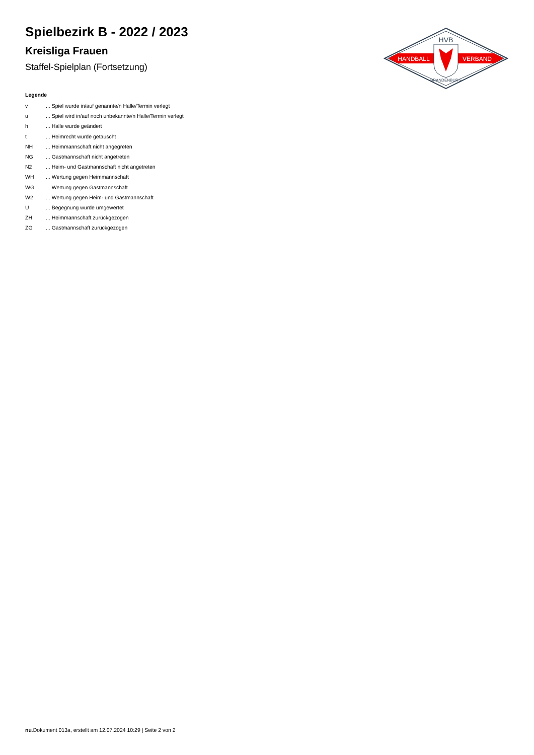Spielbezirk B - 2022 / 2023
Kreisliga Frauen
Staffel-Spielplan (Fortsetzung)
HANDBALL
VERBAND
HVB
BRANDENBURG
Legende
| v | ... Spiel wurde in/auf genannte/n Halle/Termin verlegt |
| u | ... Spiel wird in/auf noch unbekannte/n Halle/Termin verlegt |
| h | ... Halle wurde geändert |
| t | ... Heimrecht wurde getauscht |
| NH | ... Heimmannschaft nicht angegreten |
| NG | ... Gastmannschaft nicht angetreten |
| N2 | ... Heim- und Gastmannschaft nicht angetreten |
| WH | ... Wertung gegen Heimmannschaft |
| WG | ... Wertung gegen Gastmannschaft |
| W2 | ... Wertung gegen Heim- und Gastmannschaft |
| U | ... Begegnung wurde umgewertet |
| ZH | ... Heimmannschaft zurückgezogen |
| ZG | ... Gastmannschaft zurückgezogen |
nu.Dokument 013a, erstellt am 12.07.2024 10:29 | Seite 2 von 2